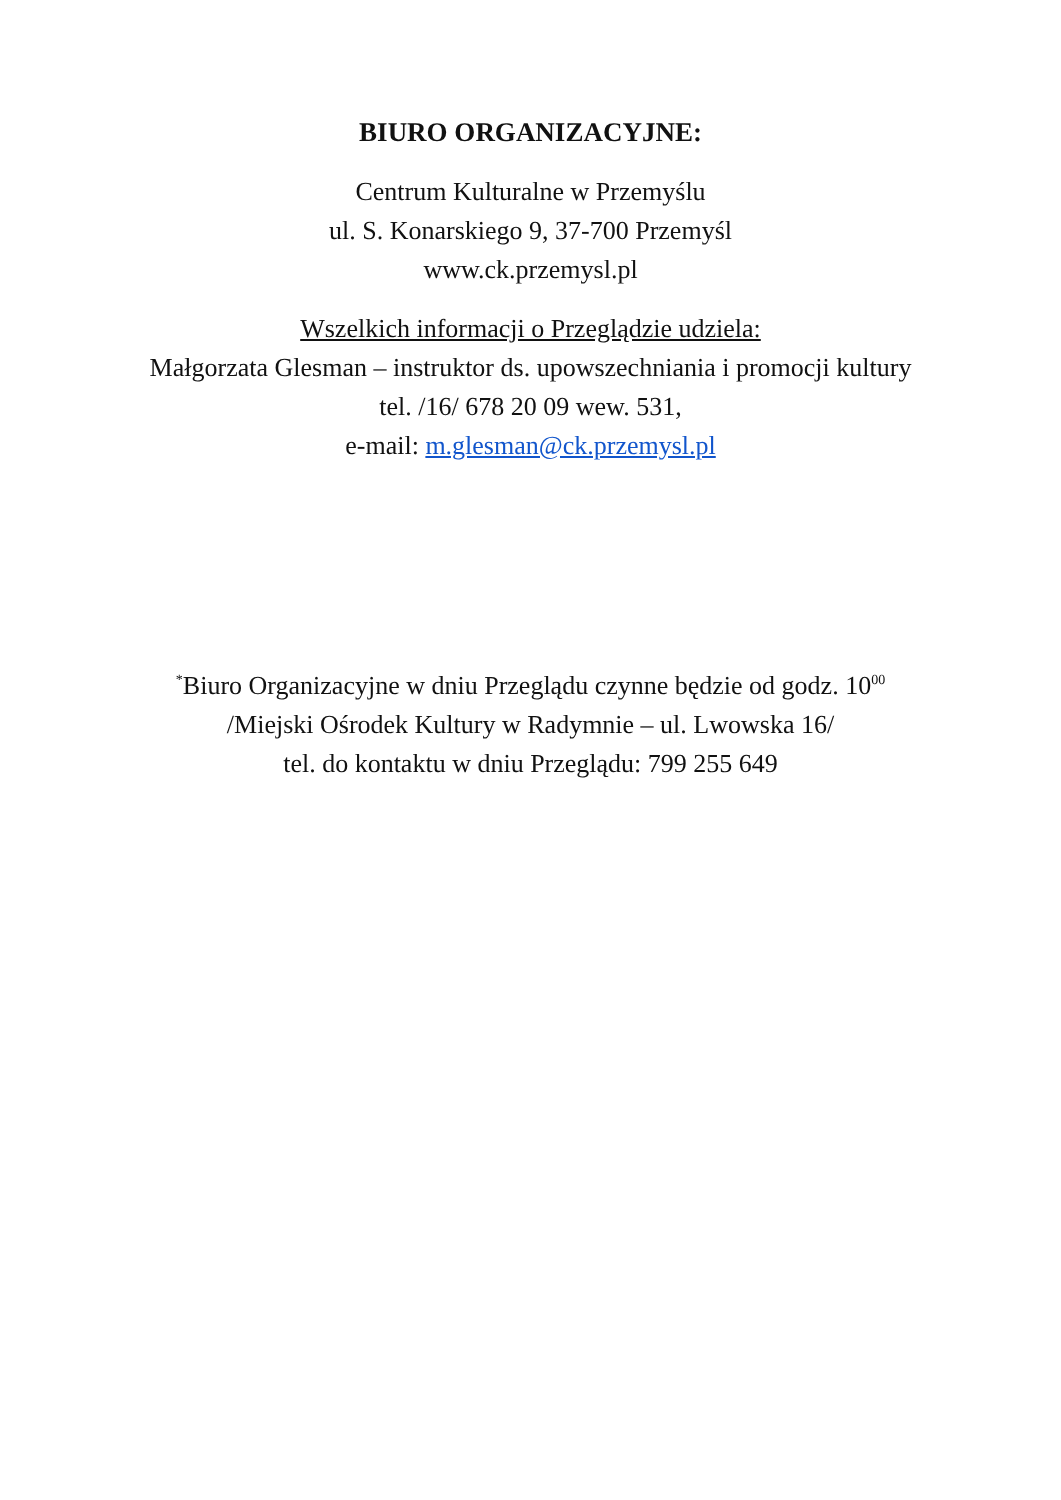BIURO ORGANIZACYJNE:
Centrum Kulturalne w Przemyślu
ul. S. Konarskiego 9, 37-700 Przemyśl
www.ck.przemysl.pl
Wszelkich informacji o Przeglądzie udziela:
Małgorzata Glesman – instruktor ds. upowszechniania i promocji kultury
tel. /16/ 678 20 09 wew. 531,
e-mail: m.glesman@ck.przemysl.pl
<sup>*</sup> Biuro Organizacyjne w dniu Przeglądu czynne będzie od godz. 10<sup>00</sup>
/Miejski Ośrodek Kultury w Radymnie – ul. Lwowska 16/
tel. do kontaktu w dniu Przeglądu: 799 255 649